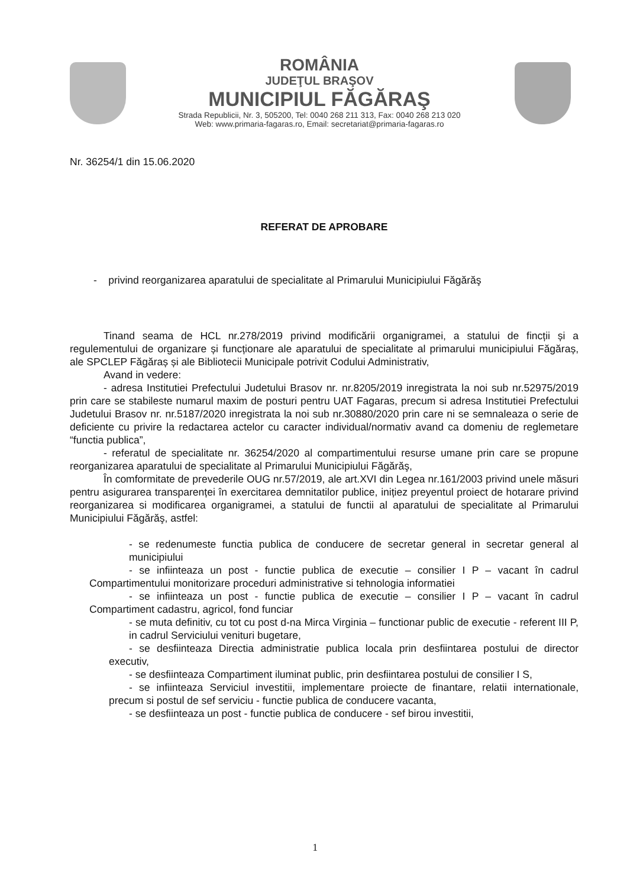ROMÂNIA
JUDEŢUL BRAŞOV
MUNICIPIUL FĂGĂRAŞ
Strada Republicii, Nr. 3, 505200, Tel: 0040 268 211 313, Fax: 0040 268 213 020
Web: www.primaria-fagaras.ro, Email: secretariat@primaria-fagaras.ro
Nr. 36254/1 din 15.06.2020
REFERAT DE APROBARE
- privind reorganizarea aparatului de specialitate al Primarului Municipiului Făgărăş
Tinand seama de HCL nr.278/2019 privind modificării organigramei, a statului de fincții și a regulementului de organizare și funcționare ale aparatului de specialitate al primarului municipiului Făgăraș, ale SPCLEP Făgăraș și ale Bibliotecii Municipale potrivit Codului Administrativ,
Avand in vedere:
- adresa Institutiei Prefectului Judetului Brasov nr. nr.8205/2019 inregistrata la noi sub nr.52975/2019 prin care se stabileste numarul maxim de posturi pentru UAT Fagaras, precum si adresa Institutiei Prefectului Judetului Brasov nr. nr.5187/2020 inregistrata la noi sub nr.30880/2020 prin care ni se semnaleaza o serie de deficiente cu privire la redactarea actelor cu caracter individual/normativ avand ca domeniu de reglemetare “functia publica”,
- referatul de specialitate nr. 36254/2020 al compartimentului resurse umane prin care se propune reorganizarea aparatului de specialitate al Primarului Municipiului Făgărăş,
În comformitate de prevederile OUG nr.57/2019, ale art.XVI din Legea nr.161/2003 privind unele măsuri pentru asigurarea transparenței în exercitarea demnitatilor publice, inițiez preyentul proiect de hotarare privind reorganizarea si modificarea organigramei, a statului de functii al aparatului de specialitate al Primarului Municipiului Făgărăş, astfel:
- se redenumeste functia publica de conducere de secretar general in secretar general al municipiului
- se infiinteaza un post - functie publica de executie – consilier I P – vacant în cadrul Compartimentului monitorizare proceduri administrative si tehnologia informatiei
- se infiinteaza un post - functie publica de executie – consilier I P – vacant în cadrul Compartiment cadastru, agricol, fond funciar
- se muta definitiv, cu tot cu post d-na Mirca Virginia – functionar public de executie - referent III P, in cadrul Serviciului venituri bugetare,
- se desfiinteaza Directia administratie publica locala prin desfiintarea postului de director executiv,
- se desfiinteaza Compartiment iluminat public, prin desfiintarea postului de consilier I S,
- se infiinteaza Serviciul investitii, implementare proiecte de finantare, relatii internationale, precum si postul de sef serviciu - functie publica de conducere vacanta,
- se desfiinteaza un post - functie publica de conducere - sef birou investitii,
1